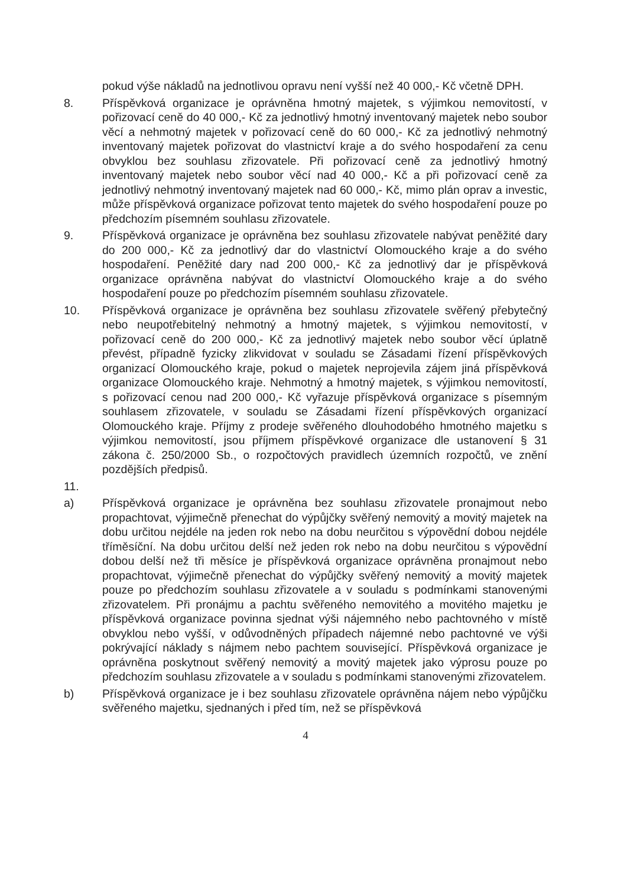pokud výše nákladů na jednotlivou opravu není vyšší než 40 000,- Kč včetně DPH.
8. Příspěvková organizace je oprávněna hmotný majetek, s výjimkou nemovitostí, v pořizovací ceně do 40 000,- Kč za jednotlivý hmotný inventovaný majetek nebo soubor věcí a nehmotný majetek v pořizovací ceně do 60 000,- Kč za jednotlivý nehmotný inventovaný majetek pořizovat do vlastnictví kraje a do svého hospodaření za cenu obvyklou bez souhlasu zřizovatele. Při pořizovací ceně za jednotlivý hmotný inventovaný majetek nebo soubor věcí nad 40 000,- Kč a při pořizovací ceně za jednotlivý nehmotný inventovaný majetek nad 60 000,- Kč, mimo plán oprav a investic, může příspěvková organizace pořizovat tento majetek do svého hospodaření pouze po předchozím písemném souhlasu zřizovatele.
9. Příspěvková organizace je oprávněna bez souhlasu zřizovatele nabývat peněžité dary do 200 000,- Kč za jednotlivý dar do vlastnictví Olomouckého kraje a do svého hospodaření. Peněžité dary nad 200 000,- Kč za jednotlivý dar je příspěvková organizace oprávněna nabývat do vlastnictví Olomouckého kraje a do svého hospodaření pouze po předchozím písemném souhlasu zřizovatele.
10. Příspěvková organizace je oprávněna bez souhlasu zřizovatele svěřený přebytečný nebo neupotřebitelný nehmotný a hmotný majetek, s výjimkou nemovitostí, v pořizovací ceně do 200 000,- Kč za jednotlivý majetek nebo soubor věcí úplatně převést, případně fyzicky zlikvidovat v souladu se Zásadami řízení příspěvkových organizací Olomouckého kraje, pokud o majetek neprojevila zájem jiná příspěvková organizace Olomouckého kraje. Nehmotný a hmotný majetek, s výjimkou nemovitostí, s pořizovací cenou nad 200 000,- Kč vyřazuje příspěvková organizace s písemným souhlasem zřizovatele, v souladu se Zásadami řízení příspěvkových organizací Olomouckého kraje. Příjmy z prodeje svěřeného dlouhodobého hmotného majetku s výjimkou nemovitostí, jsou příjmem příspěvkové organizace dle ustanovení § 31 zákona č. 250/2000 Sb., o rozpočtových pravidlech územních rozpočtů, ve znění pozdějších předpisů.
11.
a) Příspěvková organizace je oprávněna bez souhlasu zřizovatele pronajmout nebo propachtovat, výjimečně přenechat do výpůjčky svěřený nemovitý a movitý majetek na dobu určitou nejdéle na jeden rok nebo na dobu neurčitou s výpovědní dobou nejdéle tříměsíční. Na dobu určitou delší než jeden rok nebo na dobu neurčitou s výpovědní dobou delší než tři měsíce je příspěvková organizace oprávněna pronajmout nebo propachtovat, výjimečně přenechat do výpůjčky svěřený nemovitý a movitý majetek pouze po předchozím souhlasu zřizovatele a v souladu s podmínkami stanovenými zřizovatelem. Při pronájmu a pachtu svěřeného nemovitého a movitého majetku je příspěvková organizace povinna sjednat výši nájemného nebo pachtovného v místě obvyklou nebo vyšší, v odůvodněných případech nájemné nebo pachtovné ve výši pokrývající náklady s nájmem nebo pachtem související. Příspěvková organizace je oprávněna poskytnout svěřený nemovitý a movitý majetek jako výprosu pouze po předchozím souhlasu zřizovatele a v souladu s podmínkami stanovenými zřizovatelem.
b) Příspěvková organizace je i bez souhlasu zřizovatele oprávněna nájem nebo výpůjčku svěřeného majetku, sjednaných i před tím, než se příspěvková
4